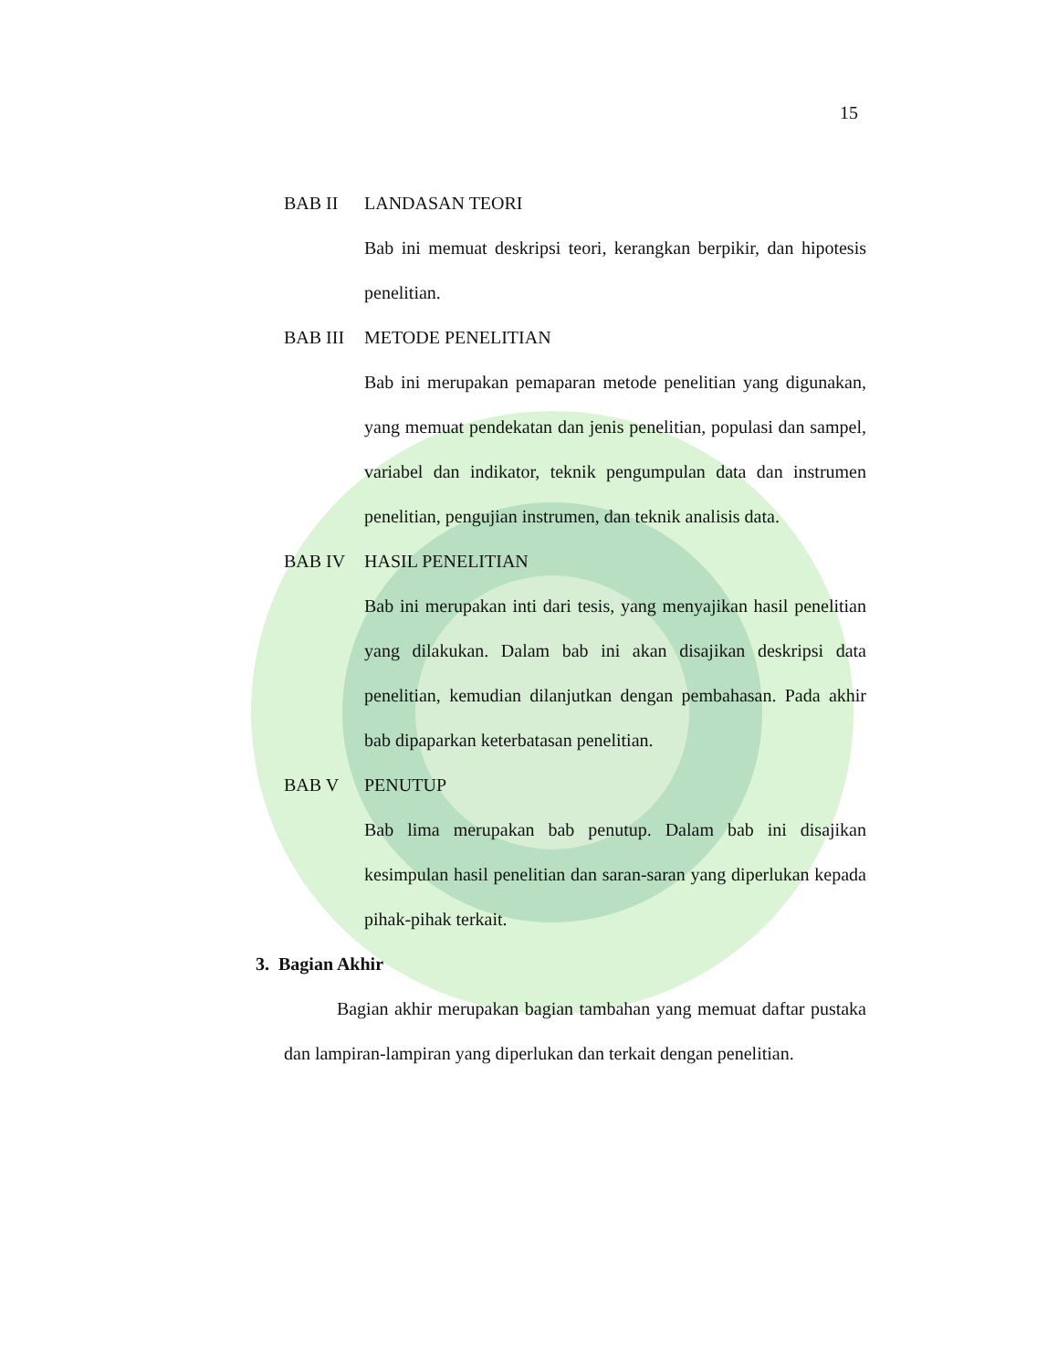15
BAB II LANDASAN TEORI
Bab ini memuat deskripsi teori, kerangkan berpikir, dan hipotesis penelitian.
BAB III METODE PENELITIAN
Bab ini merupakan pemaparan metode penelitian yang digunakan, yang memuat pendekatan dan jenis penelitian, populasi dan sampel, variabel dan indikator, teknik pengumpulan data dan instrumen penelitian, pengujian instrumen, dan teknik analisis data.
BAB IV HASIL PENELITIAN
Bab ini merupakan inti dari tesis, yang menyajikan hasil penelitian yang dilakukan. Dalam bab ini akan disajikan deskripsi data penelitian, kemudian dilanjutkan dengan pembahasan. Pada akhir bab dipaparkan keterbatasan penelitian.
BAB V PENUTUP
Bab lima merupakan bab penutup. Dalam bab ini disajikan kesimpulan hasil penelitian dan saran-saran yang diperlukan kepada pihak-pihak terkait.
3. Bagian Akhir
Bagian akhir merupakan bagian tambahan yang memuat daftar pustaka dan lampiran-lampiran yang diperlukan dan terkait dengan penelitian.